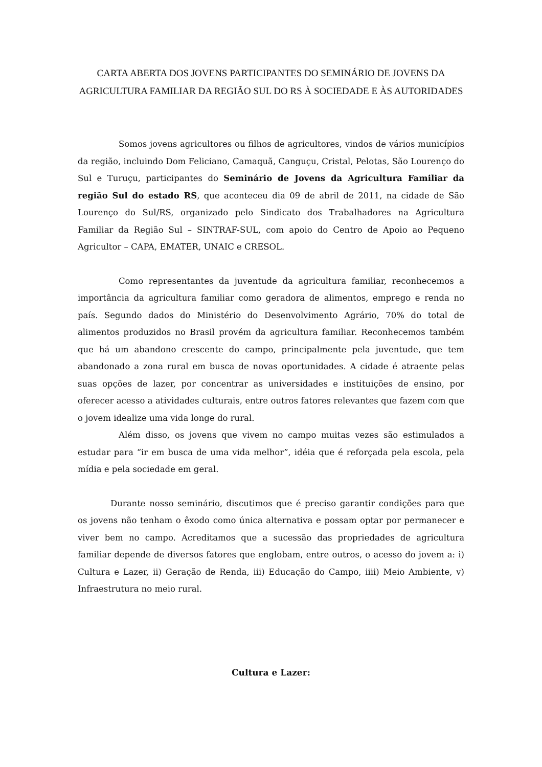CARTA ABERTA DOS JOVENS PARTICIPANTES DO SEMINÁRIO DE JOVENS DA AGRICULTURA FAMILIAR DA REGIÃO SUL DO RS À SOCIEDADE E ÀS AUTORIDADES
Somos jovens agricultores ou filhos de agricultores, vindos de vários municípios da região, incluindo Dom Feliciano, Camaquã, Canguçu, Cristal, Pelotas, São Lourenço do Sul e Turuçu, participantes do Seminário de Jovens da Agricultura Familiar da região Sul do estado RS, que aconteceu dia 09 de abril de 2011, na cidade de São Lourenço do Sul/RS, organizado pelo Sindicato dos Trabalhadores na Agricultura Familiar da Região Sul – SINTRAF-SUL, com apoio do Centro de Apoio ao Pequeno Agricultor – CAPA, EMATER, UNAIC e CRESOL.
Como representantes da juventude da agricultura familiar, reconhecemos a importância da agricultura familiar como geradora de alimentos, emprego e renda no país. Segundo dados do Ministério do Desenvolvimento Agrário, 70% do total de alimentos produzidos no Brasil provém da agricultura familiar. Reconhecemos também que há um abandono crescente do campo, principalmente pela juventude, que tem abandonado a zona rural em busca de novas oportunidades. A cidade é atraente pelas suas opções de lazer, por concentrar as universidades e instituições de ensino, por oferecer acesso a atividades culturais, entre outros fatores relevantes que fazem com que o jovem idealize uma vida longe do rural.
Além disso, os jovens que vivem no campo muitas vezes são estimulados a estudar para “ir em busca de uma vida melhor”, idéia que é reforçada pela escola, pela mídia e pela sociedade em geral.
Durante nosso seminário, discutimos que é preciso garantir condições para que os jovens não tenham o êxodo como única alternativa e possam optar por permanecer e viver bem no campo. Acreditamos que a sucessão das propriedades de agricultura familiar depende de diversos fatores que englobam, entre outros, o acesso do jovem a: i) Cultura e Lazer, ii) Geração de Renda, iii) Educação do Campo, iiii) Meio Ambiente, v) Infraestrutura no meio rural.
Cultura e Lazer: